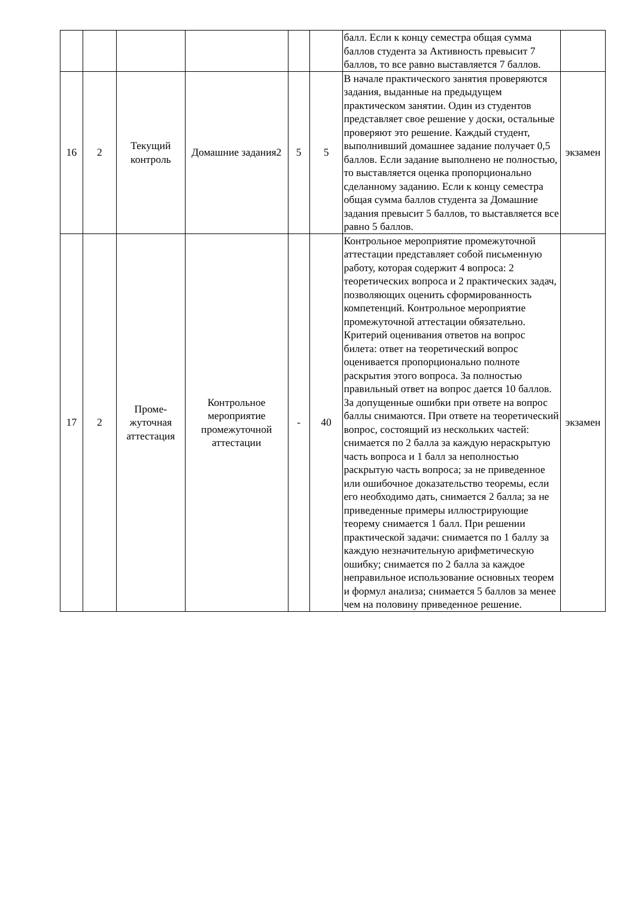| | | | | | | балл. Если к концу семестра общая сумма баллов студента за Активность превысит 7 баллов, то все равно выставляется 7 баллов. | |
| 16 | 2 | Текущий контроль | Домашние задания2 | 5 | 5 | В начале практического занятия проверяются задания, выданные на предыдущем практическом занятии. Один из студентов представляет свое решение у доски, остальные проверяют это решение. Каждый студент, выполнивший домашнее задание получает 0,5 баллов. Если задание выполнено не полностью, то выставляется оценка пропорционально сделанному заданию. Если к концу семестра общая сумма баллов студента за Домашние задания превысит 5 баллов, то выставляется все равно 5 баллов. | экзамен |
| 17 | 2 | Проме-жуточная аттестация | Контрольное мероприятие промежуточной аттестации | - | 40 | Контрольное мероприятие промежуточной аттестации представляет собой письменную работу, которая содержит 4 вопроса: 2 теоретических вопроса и 2 практических задач, позволяющих оценить сформированность компетенций. Контрольное мероприятие промежуточной аттестации обязательно. Критерий оценивания ответов на вопрос билета: ответ на теоретический вопрос оценивается пропорционально полноте раскрытия этого вопроса. За полностью правильный ответ на вопрос дается 10 баллов. За допущенные ошибки при ответе на вопрос баллы снимаются. При ответе на теоретический вопрос, состоящий из нескольких частей: снимается по 2 балла за каждую нераскрытую часть вопроса и 1 балл за неполностью раскрытую часть вопроса; за не приведенное или ошибочное доказательство теоремы, если его необходимо дать, снимается 2 балла; за не приведенные примеры иллюстрирующие теорему снимается 1 балл. При решении практической задачи: снимается по 1 баллу за каждую незначительную арифметическую ошибку; снимается по 2 балла за каждое неправильное использование основных теорем и формул анализа; снимается 5 баллов за менее чем на половину приведенное решение. | экзамен |